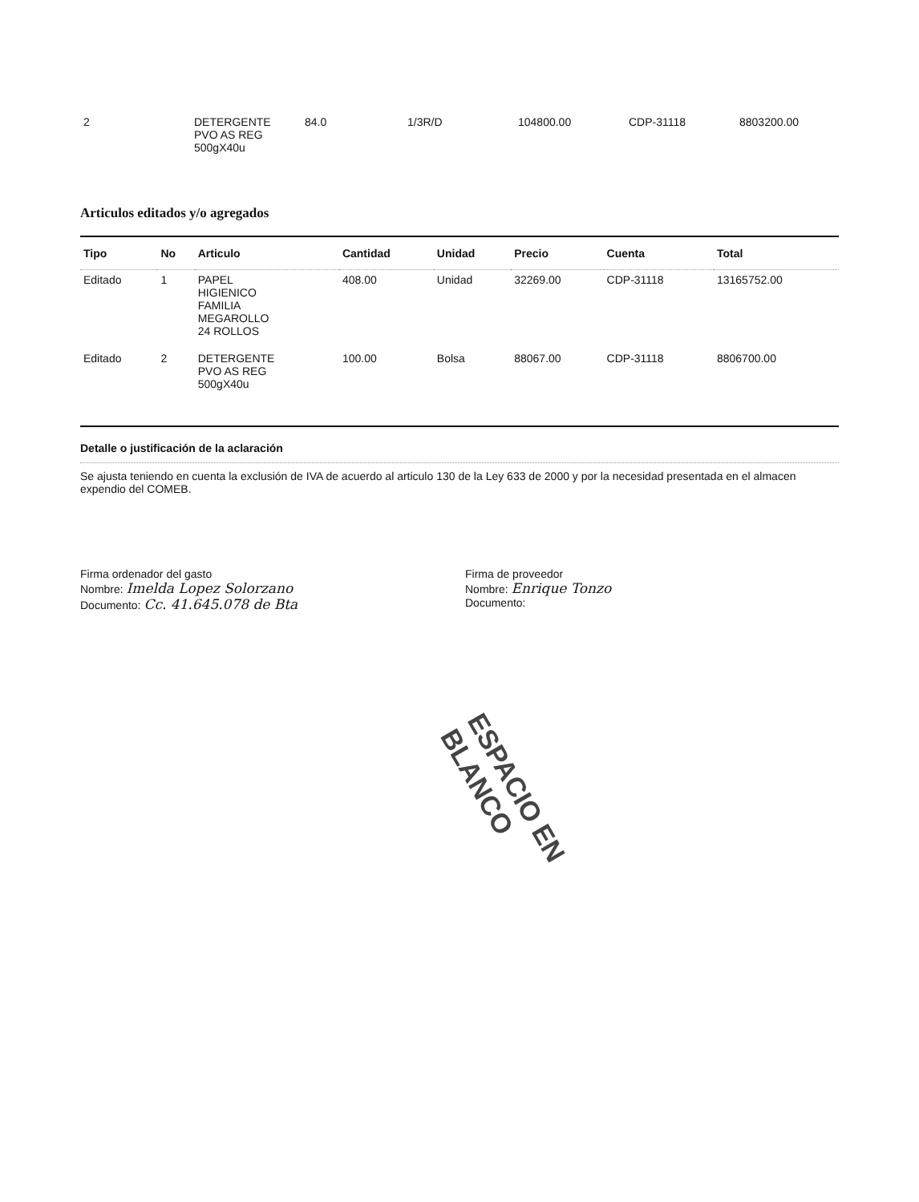| 2 | DETERGENTE PVO AS REG 500gX40u | 84.0 | 1/3R/D | 104800.00 | CDP-31118 | 8803200.00 |
Articulos editados y/o agregados
| Tipo | No | Articulo | Cantidad | Unidad | Precio | Cuenta | Total |
| --- | --- | --- | --- | --- | --- | --- | --- |
| Editado | 1 | PAPEL HIGIENICO FAMILIA MEGAROLLO 24 ROLLOS | 408.00 | Unidad | 32269.00 | CDP-31118 | 13165752.00 |
| Editado | 2 | DETERGENTE PVO AS REG 500gX40u | 100.00 | Bolsa | 88067.00 | CDP-31118 | 8806700.00 |
Detalle o justificación de la aclaración
Se ajusta teniendo en cuenta la exclusión de IVA de acuerdo al articulo 130 de la Ley 633 de 2000 y por la necesidad presentada en el almacen expendio del COMEB.
Firma ordenador del gasto
Nombre: Imelda Lopez Solorzano
Documento: Cc. 41.645.078 de Bta
Firma de proveedor
Nombre: Enrique Tonzo
Documento:
ESPACIO EN BLANCO